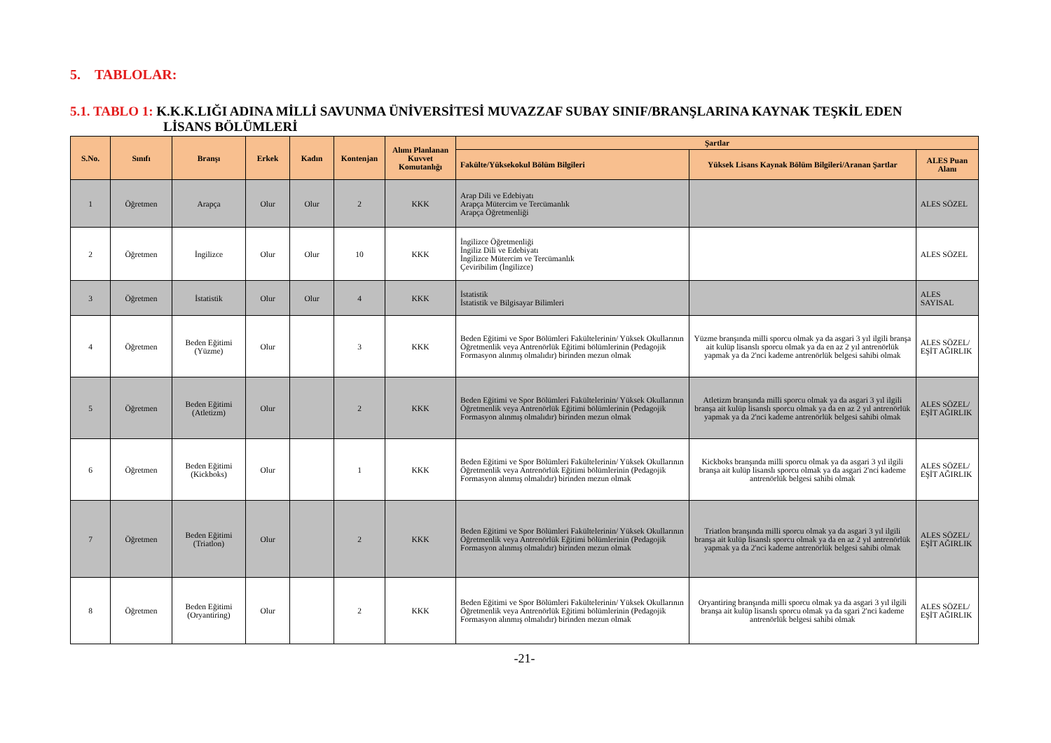5. TABLOLAR:
5.1. TABLO 1: K.K.K.LIĞI ADINA MİLLİ SAVUNMA ÜNİVERSİTESİ MUVAZZAF SUBAY SINIF/BRANŞLARINA KAYNAK TEŞKİL EDEN
LİSANS BÖLÜMLERİ
| S.No. | Sınıfı | Branşı | Erkek | Kadın | Kontenjan | Alımı Planlanan Kuvvet Komutanlığı | Şartlar | | |
| --- | --- | --- | --- | --- | --- | --- | --- | --- | --- |
| | | | | | | | Fakülte/Yüksekokul Bölüm Bilgileri | Yüksek Lisans Kaynak Bölüm Bilgileri/Aranan Şartlar | ALES Puan Alanı |
| 1 | Öğretmen | Arapça | Olur | Olur | 2 | KKK | Arap Dili ve Edebiyatı Arapça Mütercim ve Tercümanlık Arapça Öğretmenliği | | ALES SÖZEL |
| 2 | Öğretmen | İngilizce | Olur | Olur | 10 | KKK | İngilizce Öğretmenliği İngiliz Dili ve Edebiyatı İngilizce Mütercim ve Tercümanlık Çeviribilim (İngilizce) | | ALES SÖZEL |
| 3 | Öğretmen | İstatistik | Olur | Olur | 4 | KKK | İstatistik İstatistik ve Bilgisayar Bilimleri | | ALES SAYISAL |
| 4 | Öğretmen | Beden Eğitimi (Yüzme) | Olur | | 3 | KKK | Beden Eğitimi ve Spor Bölümleri Fakültelerinin/ Yüksek Okullarının Öğretmenlik veya Antrenörlük Eğitimi bölümlerinin (Pedagojik Formasyon alınmış olmalıdır) birinden mezun olmak | Yüzme branşında milli sporcu olmak ya da asgari 3 yıl ilgili branşa ait kulüp lisanslı sporcu olmak ya da en az 2 yıl antrenörlük yapmak ya da 2'nci kademe antrenörlük belgesi sahibi olmak | ALES SÖZEL/ EŞİT AĞIRLIK |
| 5 | Öğretmen | Beden Eğitimi (Atletizm) | Olur | | 2 | KKK | Beden Eğitimi ve Spor Bölümleri Fakültelerinin/ Yüksek Okullarının Öğretmenlik veya Antrenörlük Eğitimi bölümlerinin (Pedagojik Formasyon alınmış olmalıdır) birinden mezun olmak | Atletizm branşında milli sporcu olmak ya da asgari 3 yıl ilgili branşa ait kulüp lisanslı sporcu olmak ya da en az 2 yıl antrenörlük yapmak ya da 2'nci kademe antrenörlük belgesi sahibi olmak | ALES SÖZEL/ EŞİT AĞIRLIK |
| 6 | Öğretmen | Beden Eğitimi (Kickboks) | Olur | | 1 | KKK | Beden Eğitimi ve Spor Bölümleri Fakültelerinin/ Yüksek Okullarının Öğretmenlik veya Antrenörlük Eğitimi bölümlerinin (Pedagojik Formasyon alınmış olmalıdır) birinden mezun olmak | Kickboks branşında milli sporcu olmak ya da asgari 3 yıl ilgili branşa ait kulüp lisanslı sporcu olmak ya da asgari 2'nci kademe antrenörlük belgesi sahibi olmak | ALES SÖZEL/ EŞİT AĞIRLIK |
| 7 | Öğretmen | Beden Eğitimi (Triatlon) | Olur | | 2 | KKK | Beden Eğitimi ve Spor Bölümleri Fakültelerinin/ Yüksek Okullarının Öğretmenlik veya Antrenörlük Eğitimi bölümlerinin (Pedagojik Formasyon alınmış olmalıdır) birinden mezun olmak | Triatlon branşında milli sporcu olmak ya da asgari 3 yıl ilgili branşa ait kulüp lisanslı sporcu olmak ya da en az 2 yıl antrenörlük yapmak ya da 2'nci kademe antrenörlük belgesi sahibi olmak | ALES SÖZEL/ EŞİT AĞIRLIK |
| 8 | Öğretmen | Beden Eğitimi (Oryantiring) | Olur | | 2 | KKK | Beden Eğitimi ve Spor Bölümleri Fakültelerinin/ Yüksek Okullarının Öğretmenlik veya Antrenörlük Eğitimi bölümlerinin (Pedagojik Formasyon alınmış olmalıdır) birinden mezun olmak | Oryantiring branşında milli sporcu olmak ya da asgari 3 yıl ilgili branşa ait kulüp lisanslı sporcu olmak ya da sgari 2'nci kademe antrenörlük belgesi sahibi olmak | ALES SÖZEL/ EŞİT AĞIRLIK |
-21-